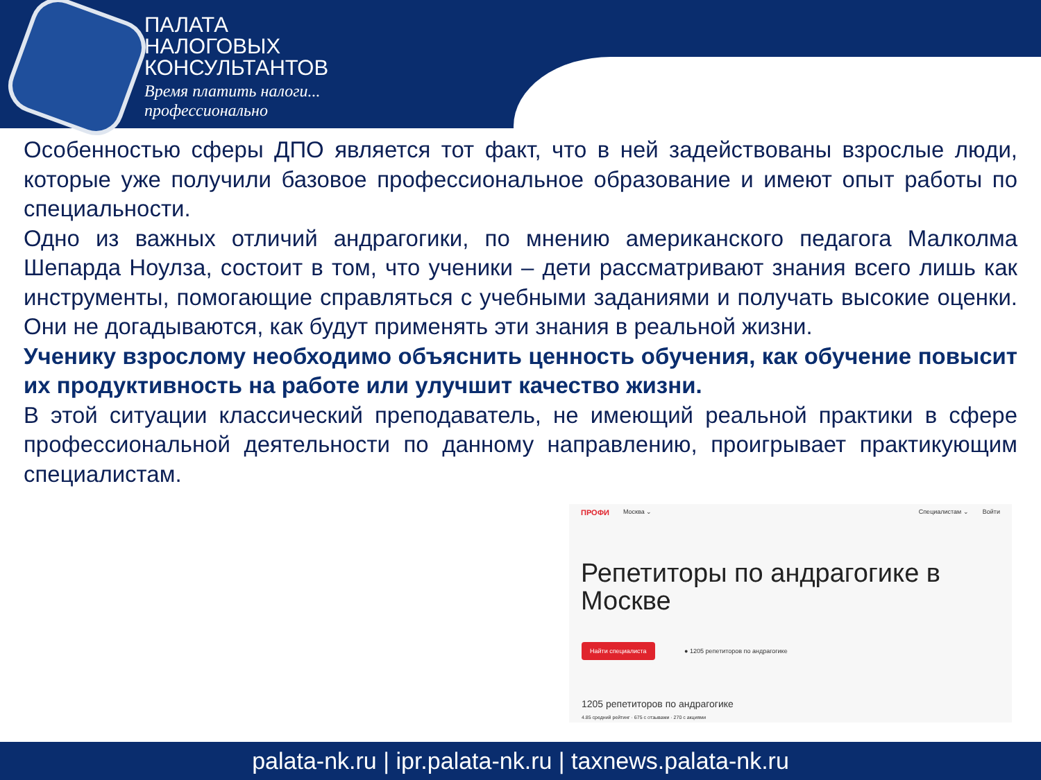ПАЛАТА
НАЛОГОВЫХ
КОНСУЛЬТАНТОВ
Время платить налоги...
профессионально
Особенностью сферы ДПО является тот факт, что в ней задействованы взрослые люди, которые уже получили базовое профессиональное образование и имеют опыт работы по специальности.
Одно из важных отличий андрагогики, по мнению американского педагога Малколма Шепарда Ноулза, состоит в том, что ученики – дети рассматривают знания всего лишь как инструменты, помогающие справляться с учебными заданиями и получать высокие оценки. Они не догадываются, как будут применять эти знания в реальной жизни.
Ученику взрослому необходимо объяснить ценность обучения, как обучение повысит их продуктивность на работе или улучшит качество жизни.
В этой ситуации классический преподаватель, не имеющий реальной практики в сфере профессиональной деятельности по данному направлению, проигрывает практикующим специалистам.
ПРОФИ Москва ⌄ Специалистам ⌄ Войти
Репетиторы по андрагогике в Москве
Найти специалиста ● 1205 репетиторов по андрагогике
1205 репетиторов по андрагогике
4.85 средний рейтинг · 675 с отзывами · 270 с акциями
palata-nk.ru | ipr.palata-nk.ru | taxnews.palata-nk.ru